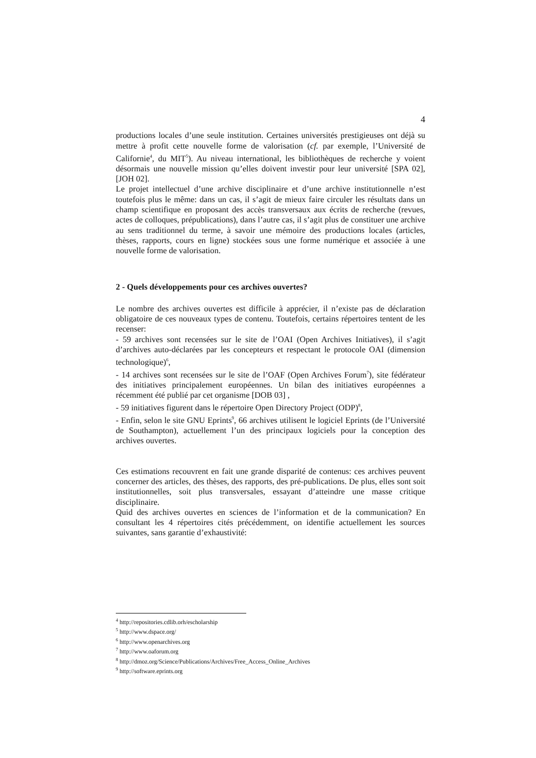4
productions locales d’une seule institution. Certaines universités prestigieuses ont déjà su mettre à profit cette nouvelle forme de valorisation (cf. par exemple, l’Université de Californie<sup>4</sup>, du MIT<sup>5</sup>). Au niveau international, les bibliothèques de recherche y voient désormais une nouvelle mission qu’elles doivent investir pour leur université [SPA 02], [JOH 02].
Le projet intellectuel d’une archive disciplinaire et d’une archive institutionnelle n’est toutefois plus le même: dans un cas, il s’agit de mieux faire circuler les résultats dans un champ scientifique en proposant des accès transversaux aux écrits de recherche (revues, actes de colloques, prépublications), dans l’autre cas, il s’agit plus de constituer une archive au sens traditionnel du terme, à savoir une mémoire des productions locales (articles, thèses, rapports, cours en ligne) stockées sous une forme numérique et associée à une nouvelle forme de valorisation.
2 - Quels développements pour ces archives ouvertes?
Le nombre des archives ouvertes est difficile à apprécier, il n’existe pas de déclaration obligatoire de ces nouveaux types de contenu. Toutefois, certains répertoires tentent de les recenser:
- 59 archives sont recensées sur le site de l’OAI (Open Archives Initiatives), il s’agit d’archives auto-déclarées par les concepteurs et respectant le protocole OAI (dimension technologique)<sup>6</sup>,
- 14 archives sont recensées sur le site de l’OAF (Open Archives Forum<sup>7</sup>), site fédérateur des initiatives principalement européennes. Un bilan des initiatives européennes a récemment été publié par cet organisme [DOB 03] ,
- 59 initiatives figurent dans le répertoire Open Directory Project (ODP)<sup>8</sup>,
- Enfin, selon le site GNU Eprints<sup>9</sup>, 66 archives utilisent le logiciel Eprints (de l’Université de Southampton), actuellement l’un des principaux logiciels pour la conception des archives ouvertes.
Ces estimations recouvrent en fait une grande disparité de contenus: ces archives peuvent concerner des articles, des thèses, des rapports, des pré-publications. De plus, elles sont soit institutionnelles, soit plus transversales, essayant d’atteindre une masse critique disciplinaire.
Quid des archives ouvertes en sciences de l’information et de la communication? En consultant les 4 répertoires cités précédemment, on identifie actuellement les sources suivantes, sans garantie d’exhaustivité:
<sup>4</sup> http://repositories.cdlib.orh/escholarship
<sup>5</sup> http://www.dspace.org/
<sup>6</sup> http://www.openarchives.org
<sup>7</sup> http://www.oaforum.org
<sup>8</sup> http://dmoz.org/Science/Publications/Archives/Free_Access_Online_Archives
<sup>9</sup> http://software.eprints.org